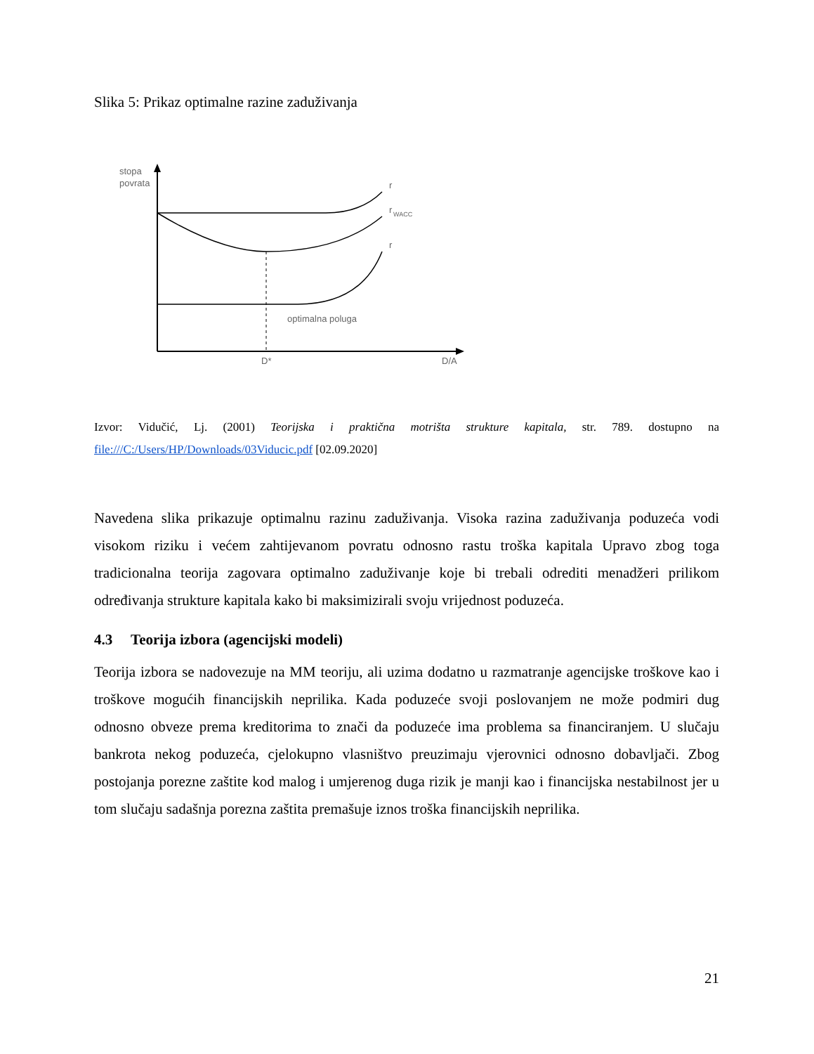Slika 5: Prikaz optimalne razine zaduživanja
stopa
povrata
r
r
WACC
r
optimalna poluga
D*
D/A
Izvor: Vidučić, Lj. (2001) Teorijska i praktična motrišta strukture kapitala, str. 789. dostupno na file:///C:/Users/HP/Downloads/03Viducic.pdf [02.09.2020]
Navedena slika prikazuje optimalnu razinu zaduživanja. Visoka razina zaduživanja poduzeća vodi visokom riziku i većem zahtijevanom povratu odnosno rastu troška kapitala Upravo zbog toga tradicionalna teorija zagovara optimalno zaduživanje koje bi trebali odrediti menadžeri prilikom određivanja strukture kapitala kako bi maksimizirali svoju vrijednost poduzeća.
4.3 Teorija izbora (agencijski modeli)
Teorija izbora se nadovezuje na MM teoriju, ali uzima dodatno u razmatranje agencijske troškove kao i troškove mogućih financijskih neprilika. Kada poduzeće svoji poslovanjem ne može podmiri dug odnosno obveze prema kreditorima to znači da poduzeće ima problema sa financiranjem. U slučaju bankrota nekog poduzeća, cjelokupno vlasništvo preuzimaju vjerovnici odnosno dobavljači. Zbog postojanja porezne zaštite kod malog i umjerenog duga rizik je manji kao i financijska nestabilnost jer u tom slučaju sadašnja porezna zaštita premašuje iznos troška financijskih neprilika.
21